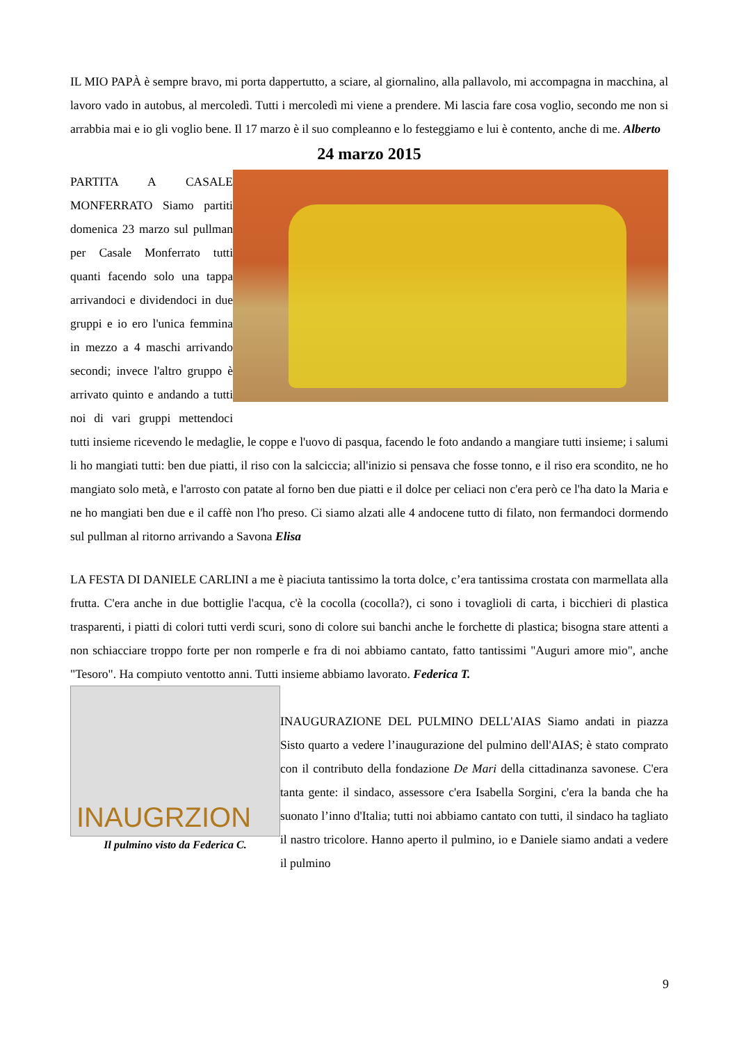IL MIO PAPÀ è sempre bravo, mi porta dappertutto, a sciare, al giornalino, alla pallavolo, mi accompagna in macchina, al lavoro vado in autobus, al mercoledì. Tutti i mercoledì mi viene a prendere. Mi lascia fare cosa voglio, secondo me non si arrabbia mai e io gli voglio bene. Il 17 marzo è il suo compleanno e lo festeggiamo e lui è contento, anche di me. Alberto
24 marzo 2015
PARTITA A CASALE MONFERRATO Siamo partiti domenica 23 marzo sul pullman per Casale Monferrato tutti quanti facendo solo una tappa arrivandoci e dividendoci in due gruppi e io ero l'unica femmina in mezzo a 4 maschi arrivando secondi; invece l'altro gruppo è arrivato quinto e andando a tutti noi di vari gruppi mettendoci tutti insieme ricevendo le medaglie, le coppe e l'uovo di pasqua, facendo le foto andando a mangiare tutti insieme; i salumi li ho mangiati tutti: ben due piatti, il riso con la salciccia; all'inizio si pensava che fosse tonno, e il riso era scondito, ne ho mangiato solo metà, e l'arrosto con patate al forno ben due piatti e il dolce per celiaci non c'era però ce l'ha dato la Maria e ne ho mangiati ben due e il caffè non l'ho preso. Ci siamo alzati alle 4 andocene tutto di filato, non fermandoci dormendo sul pullman al ritorno arrivando a Savona Elisa
LA FESTA DI DANIELE CARLINI a me è piaciuta tantissimo la torta dolce, c’era tantissima crostata con marmellata alla frutta. C'era anche in due bottiglie l'acqua, c'è la cocolla (cocolla?), ci sono i tovaglioli di carta, i bicchieri di plastica trasparenti, i piatti di colori tutti verdi scuri, sono di colore sui banchi anche le forchette di plastica; bisogna stare attenti a non schiacciare troppo forte per non romperle e fra di noi abbiamo cantato, fatto tantissimi "Auguri amore mio", anche "Tesoro". Ha compiuto ventotto anni. Tutti insieme abbiamo lavorato. Federica T.
INAUGRZION
Il pulmino visto da Federica C.
INAUGURAZIONE DEL PULMINO DELL'AIAS Siamo andati in piazza Sisto quarto a vedere l’inaugurazione del pulmino dell'AIAS; è stato comprato con il contributo della fondazione De Mari della cittadinanza savonese. C'era tanta gente: il sindaco, assessore c'era Isabella Sorgini, c'era la banda che ha suonato l’inno d'Italia; tutti noi abbiamo cantato con tutti, il sindaco ha tagliato il nastro tricolore. Hanno aperto il pulmino, io e Daniele siamo andati a vedere il pulmino
9